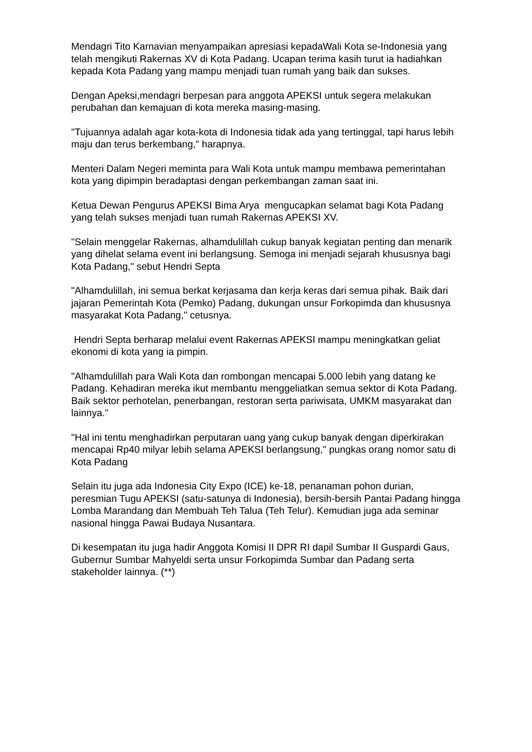Mendagri Tito Karnavian menyampaikan apresiasi kepadaWali Kota se-Indonesia yang telah mengikuti Rakernas XV di Kota Padang. Ucapan terima kasih turut ia hadiahkan kepada Kota Padang yang mampu menjadi tuan rumah yang baik dan sukses.
Dengan Apeksi,mendagri berpesan para anggota APEKSI untuk segera melakukan perubahan dan kemajuan di kota mereka masing-masing.
"Tujuannya adalah agar kota-kota di Indonesia tidak ada yang tertinggal, tapi harus lebih maju dan terus berkembang," harapnya.
Menteri Dalam Negeri meminta para Wali Kota untuk mampu membawa pemerintahan kota yang dipimpin beradaptasi dengan perkembangan zaman saat ini.
Ketua Dewan Pengurus APEKSI Bima Arya mengucapkan selamat bagi Kota Padang yang telah sukses menjadi tuan rumah Rakernas APEKSI XV.
"Selain menggelar Rakernas, alhamdulillah cukup banyak kegiatan penting dan menarik yang dihelat selama event ini berlangsung. Semoga ini menjadi sejarah khususnya bagi Kota Padang," sebut Hendri Septa
"Alhamdulillah, ini semua berkat kerjasama dan kerja keras dari semua pihak. Baik dari jajaran Pemerintah Kota (Pemko) Padang, dukungan unsur Forkopimda dan khususnya masyarakat Kota Padang," cetusnya.
Hendri Septa berharap melalui event Rakernas APEKSI mampu meningkatkan geliat ekonomi di kota yang ia pimpin.
"Alhamdulillah para Wali Kota dan rombongan mencapai 5.000 lebih yang datang ke Padang. Kehadiran mereka ikut membantu menggeliatkan semua sektor di Kota Padang. Baik sektor perhotelan, penerbangan, restoran serta pariwisata, UMKM masyarakat dan lainnya."
"Hal ini tentu menghadirkan perputaran uang yang cukup banyak dengan diperkirakan mencapai Rp40 milyar lebih selama APEKSI berlangsung," pungkas orang nomor satu di Kota Padang
Selain itu juga ada Indonesia City Expo (ICE) ke-18, penanaman pohon durian, peresmian Tugu APEKSI (satu-satunya di Indonesia), bersih-bersih Pantai Padang hingga Lomba Marandang dan Membuah Teh Talua (Teh Telur). Kemudian juga ada seminar nasional hingga Pawai Budaya Nusantara.
Di kesempatan itu juga hadir Anggota Komisi II DPR RI dapil Sumbar II Guspardi Gaus, Gubernur Sumbar Mahyeldi serta unsur Forkopimda Sumbar dan Padang serta stakeholder lainnya. (**)